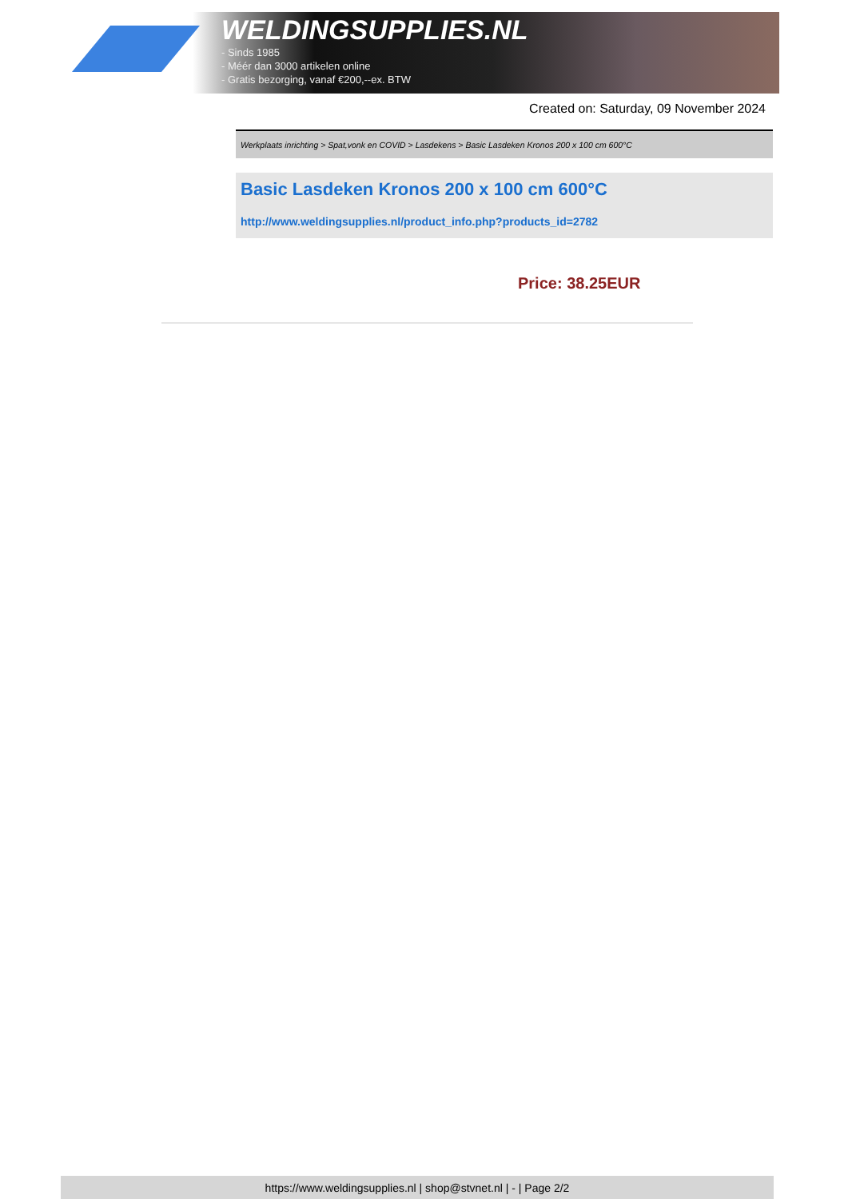WELDINGSUPPLIES.NL
- Sinds 1985
- Méér dan 3000 artikelen online
- Gratis bezorging, vanaf €200,--ex. BTW
Created on: Saturday, 09 November 2024
Werkplaats inrichting > Spat,vonk en COVID > Lasdekens > Basic Lasdeken Kronos 200 x 100 cm 600°C
Basic Lasdeken Kronos 200 x 100 cm 600°C
http://www.weldingsupplies.nl/product_info.php?products_id=2782
Price: 38.25EUR
https://www.weldingsupplies.nl | shop@stvnet.nl | - | Page 2/2